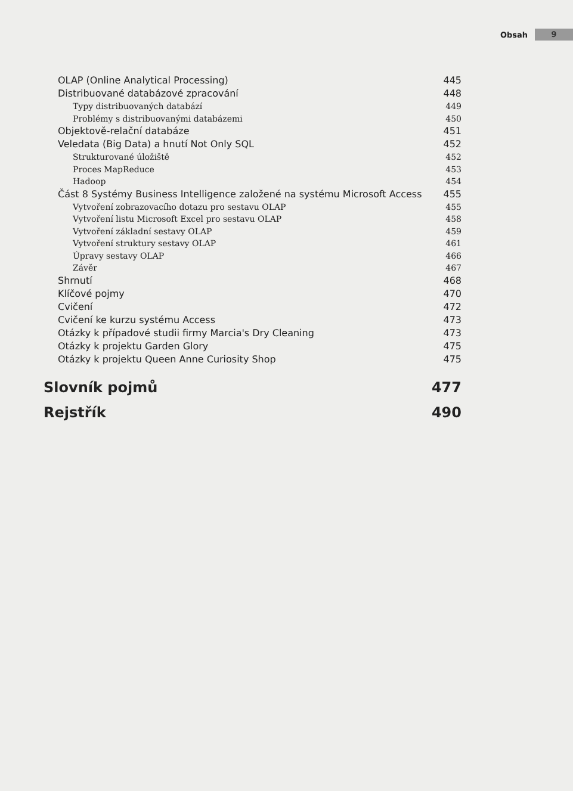Obsah 9
OLAP (Online Analytical Processing) 445
Distribuované databázové zpracování 448
Typy distribuovaných databází 449
Problémy s distribuovanými databázemi 450
Objektově-relační databáze 451
Veledata (Big Data) a hnutí Not Only SQL 452
Strukturované úložiště 452
Proces MapReduce 453
Hadoop 454
Část 8 Systémy Business Intelligence založené na systému Microsoft Access 455
Vytvoření zobrazovacího dotazu pro sestavu OLAP 455
Vytvoření listu Microsoft Excel pro sestavu OLAP 458
Vytvoření základní sestavy OLAP 459
Vytvoření struktury sestavy OLAP 461
Úpravy sestavy OLAP 466
Závěr 467
Shrnutí 468
Klíčové pojmy 470
Cvičení 472
Cvičení ke kurzu systému Access 473
Otázky k případové studii firmy Marcia's Dry Cleaning 473
Otázky k projektu Garden Glory 475
Otázky k projektu Queen Anne Curiosity Shop 475
Slovník pojmů 477
Rejstřík 490